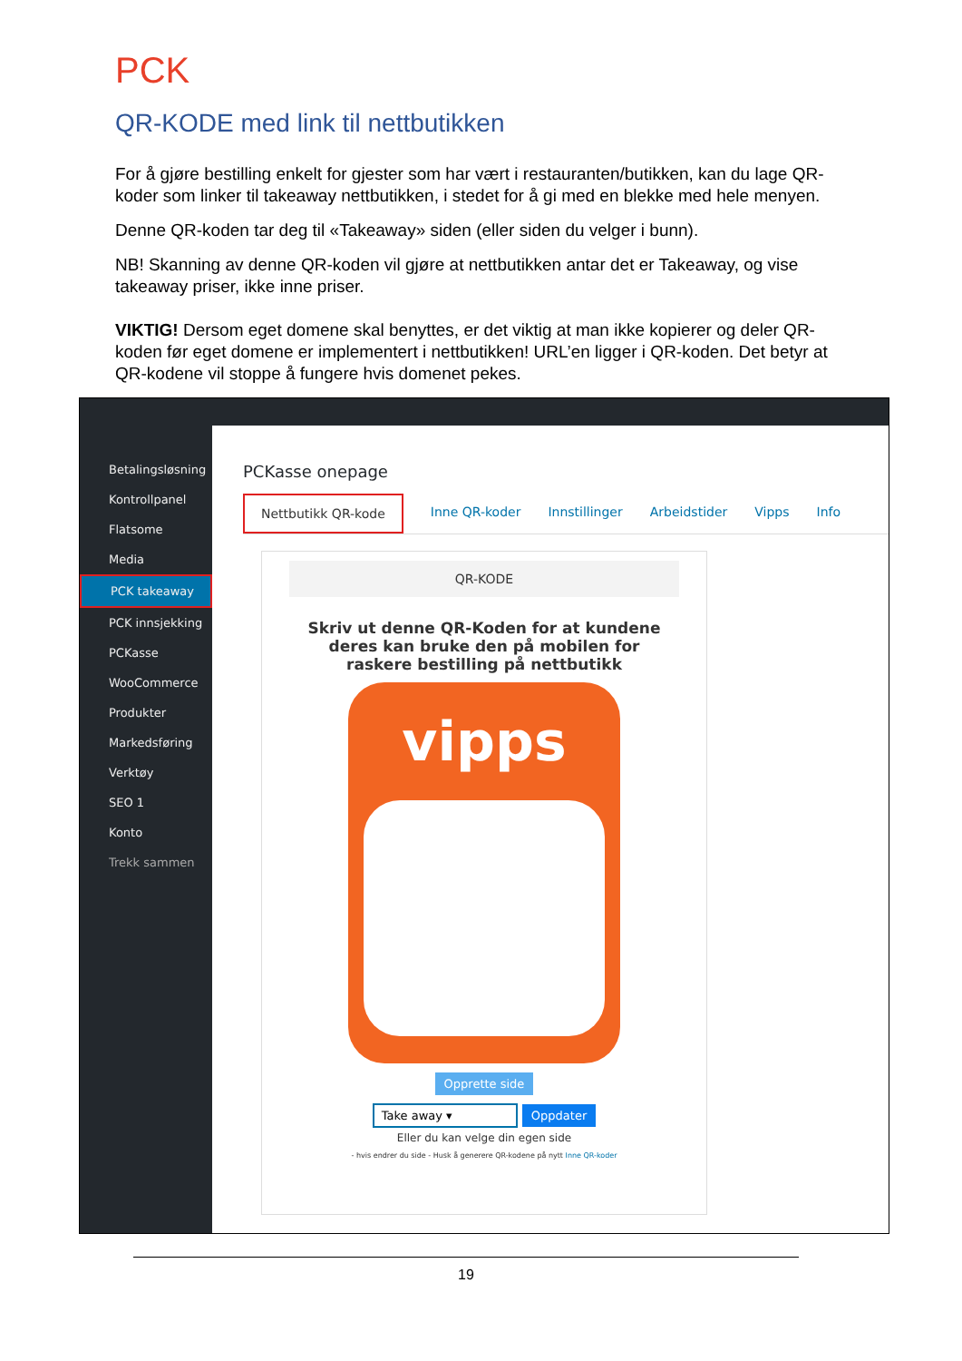PCK
QR-KODE med link til nettbutikken
For å gjøre bestilling enkelt for gjester som har vært i restauranten/butikken, kan du lage QR-koder som linker til takeaway nettbutikken, i stedet for å gi med en blekke med hele menyen.
Denne QR-koden tar deg til «Takeaway» siden (eller siden du velger i bunn).
NB! Skanning av denne QR-koden vil gjøre at nettbutikken antar det er Takeaway, og vise takeaway priser, ikke inne priser.
VIKTIG! Dersom eget domene skal benyttes, er det viktig at man ikke kopierer og deler QR-koden før eget domene er implementert i nettbutikken! URL’en ligger i QR-koden. Det betyr at QR-kodene vil stoppe å fungere hvis domenet pekes.
Betalingsløsning
Kontrollpanel
Flatsome
Media
PCK takeaway
PCK innsjekking
PCKasse
WooCommerce
Produkter
Markedsføring
Verktøy
SEO 1
Konto
Trekk sammen
PCKasse onepage
Nettbutikk QR-kode Inne QR-koder Innstillinger Arbeidstider Vipps Info
QR-KODE
Skriv ut denne QR-Koden for at kundene deres kan bruke den på mobilen for raskere bestilling på nettbutikk
vipps
Opprette side
Take away ▾ Oppdater
Eller du kan velge din egen side
- hvis endrer du side - Husk å generere QR-kodene på nytt Inne QR-koder
19